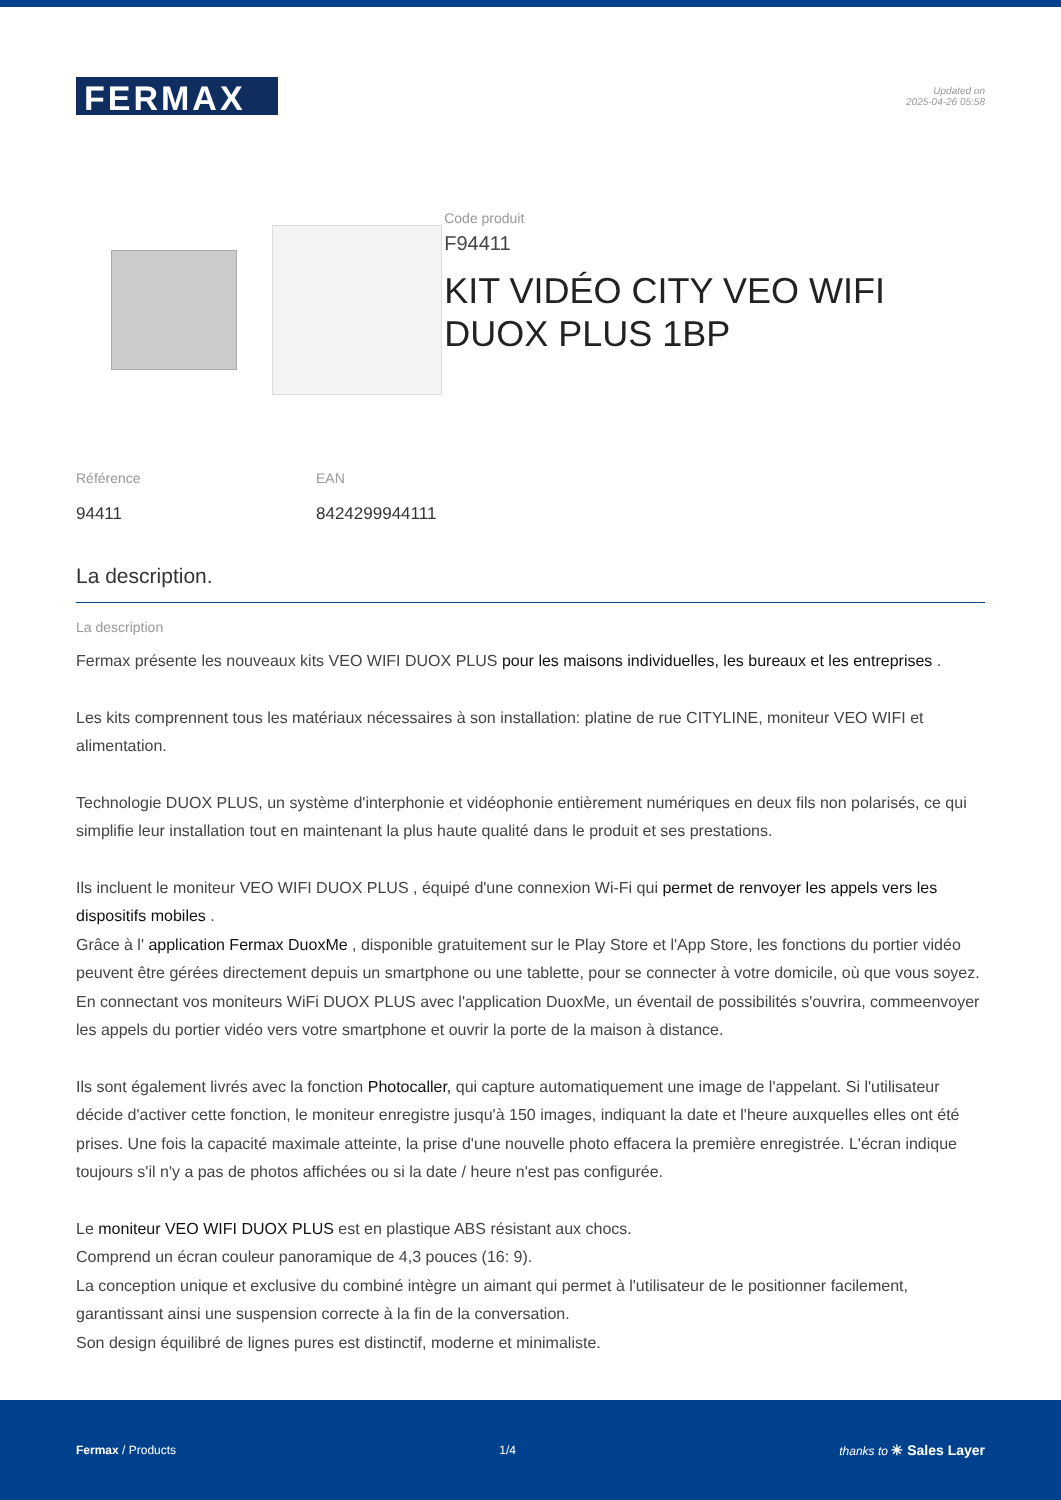FERMAX
Updated on
2025-04-26 05:58
Code produit
F94411
KIT VIDÉO CITY VEO WIFI DUOX PLUS 1BP
Référence
94411
EAN
8424299944111
La description.
La description
Fermax présente les nouveaux kits VEO WIFI DUOX PLUS pour les maisons individuelles, les bureaux et les entreprises .
Les kits comprennent tous les matériaux nécessaires à son installation: platine de rue CITYLINE, moniteur VEO WIFI et alimentation.
Technologie DUOX PLUS, un système d'interphonie et vidéophonie entièrement numériques en deux fils non polarisés, ce qui simplifie leur installation tout en maintenant la plus haute qualité dans le produit et ses prestations.
Ils incluent le moniteur VEO WIFI DUOX PLUS , équipé d'une connexion Wi-Fi qui permet de renvoyer les appels vers les dispositifs mobiles .
Grâce à l' application Fermax DuoxMe , disponible gratuitement sur le Play Store et l'App Store, les fonctions du portier vidéo peuvent être gérées directement depuis un smartphone ou une tablette, pour se connecter à votre domicile, où que vous soyez. En connectant vos moniteurs WiFi DUOX PLUS avec l'application DuoxMe, un éventail de possibilités s'ouvrira, commeenvoyer les appels du portier vidéo vers votre smartphone et ouvrir la porte de la maison à distance.
Ils sont également livrés avec la fonction Photocaller, qui capture automatiquement une image de l'appelant. Si l'utilisateur décide d'activer cette fonction, le moniteur enregistre jusqu'à 150 images, indiquant la date et l'heure auxquelles elles ont été prises. Une fois la capacité maximale atteinte, la prise d'une nouvelle photo effacera la première enregistrée. L'écran indique toujours s'il n'y a pas de photos affichées ou si la date / heure n'est pas configurée.
Le moniteur VEO WIFI DUOX PLUS est en plastique ABS résistant aux chocs.
Comprend un écran couleur panoramique de 4,3 pouces (16: 9).
La conception unique et exclusive du combiné intègre un aimant qui permet à l'utilisateur de le positionner facilement, garantissant ainsi une suspension correcte à la fin de la conversation.
Son design équilibré de lignes pures est distinctif, moderne et minimaliste.
Fermax / Products 1/4 thanks to ✳ Sales Layer